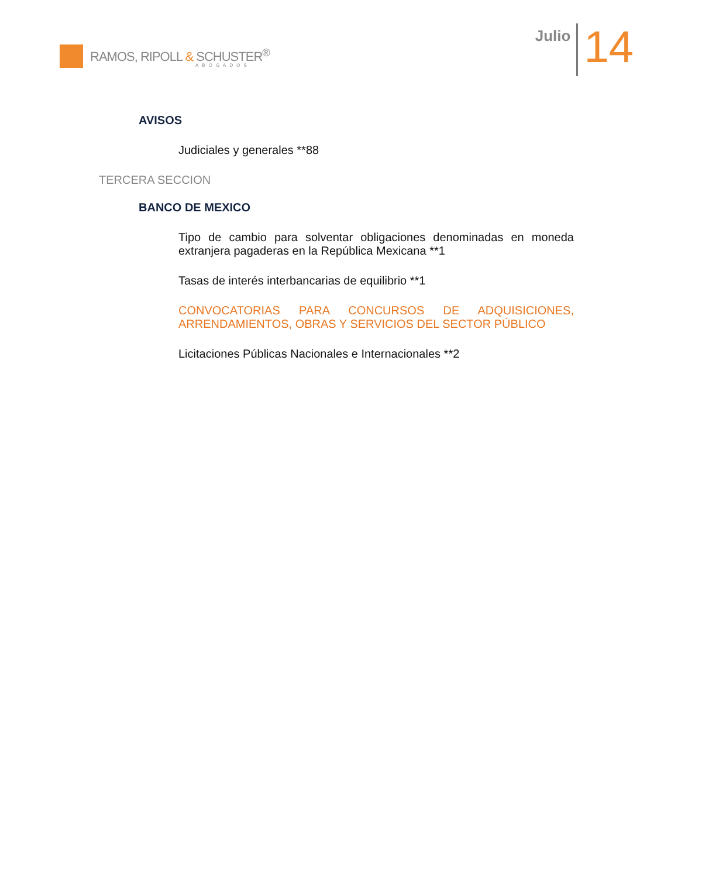RAMOS, RIPOLL & SCHUSTER<sup>®</sup>
ABOGADOS
Julio
14
AVISOS
Judiciales y generales **88
TERCERA SECCION
BANCO DE MEXICO
Tipo de cambio para solventar obligaciones denominadas en moneda extranjera pagaderas en la República Mexicana **1
Tasas de interés interbancarias de equilibrio **1
CONVOCATORIAS PARA CONCURSOS DE ADQUISICIONES, ARRENDAMIENTOS, OBRAS Y SERVICIOS DEL SECTOR PÚBLICO
Licitaciones Públicas Nacionales e Internacionales **2